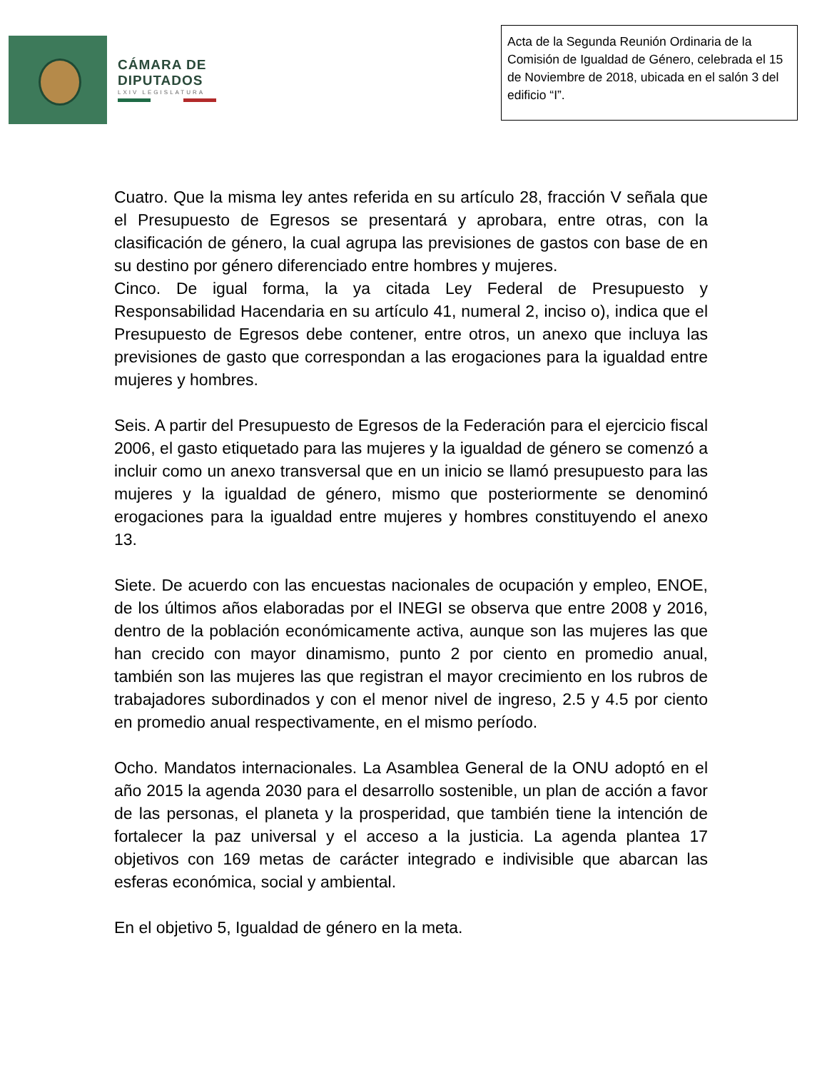CÁMARA DE
DIPUTADOS
LXIV LEGISLATURA
Acta de la Segunda Reunión Ordinaria de la Comisión de Igualdad de Género, celebrada el 15 de Noviembre de 2018, ubicada en el salón 3 del edificio “I”.
Cuatro. Que la misma ley antes referida en su artículo 28, fracción V señala que el Presupuesto de Egresos se presentará y aprobara, entre otras, con la clasificación de género, la cual agrupa las previsiones de gastos con base de en su destino por género diferenciado entre hombres y mujeres.
Cinco. De igual forma, la ya citada Ley Federal de Presupuesto y Responsabilidad Hacendaria en su artículo 41, numeral 2, inciso o), indica que el Presupuesto de Egresos debe contener, entre otros, un anexo que incluya las previsiones de gasto que correspondan a las erogaciones para la igualdad entre mujeres y hombres.
Seis. A partir del Presupuesto de Egresos de la Federación para el ejercicio fiscal 2006, el gasto etiquetado para las mujeres y la igualdad de género se comenzó a incluir como un anexo transversal que en un inicio se llamó presupuesto para las mujeres y la igualdad de género, mismo que posteriormente se denominó erogaciones para la igualdad entre mujeres y hombres constituyendo el anexo 13.
Siete. De acuerdo con las encuestas nacionales de ocupación y empleo, ENOE, de los últimos años elaboradas por el INEGI se observa que entre 2008 y 2016, dentro de la población económicamente activa, aunque son las mujeres las que han crecido con mayor dinamismo, punto 2 por ciento en promedio anual, también son las mujeres las que registran el mayor crecimiento en los rubros de trabajadores subordinados y con el menor nivel de ingreso, 2.5 y 4.5 por ciento en promedio anual respectivamente, en el mismo período.
Ocho. Mandatos internacionales. La Asamblea General de la ONU adoptó en el año 2015 la agenda 2030 para el desarrollo sostenible, un plan de acción a favor de las personas, el planeta y la prosperidad, que también tiene la intención de fortalecer la paz universal y el acceso a la justicia. La agenda plantea 17 objetivos con 169 metas de carácter integrado e indivisible que abarcan las esferas económica, social y ambiental.
En el objetivo 5, Igualdad de género en la meta.